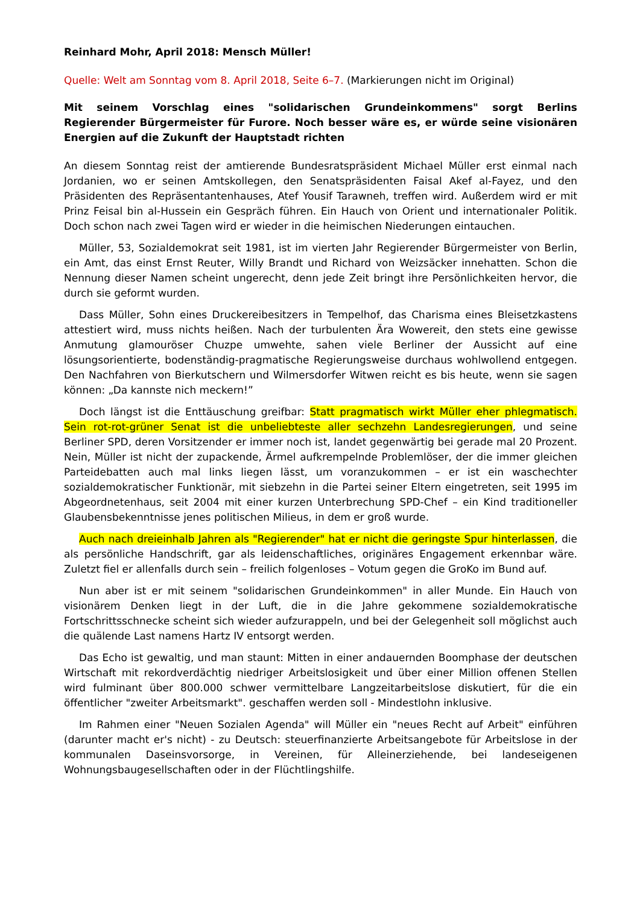Reinhard Mohr, April 2018: Mensch Müller!
Quelle: Welt am Sonntag vom 8. April 2018, Seite 6–7. (Markierungen nicht im Original)
Mit seinem Vorschlag eines "solidarischen Grundeinkommens" sorgt Berlins Regierender Bürgermeister für Furore. Noch besser wäre es, er würde seine visionären Energien auf die Zukunft der Hauptstadt richten
An diesem Sonntag reist der amtierende Bundesratspräsident Michael Müller erst einmal nach Jordanien, wo er seinen Amtskollegen, den Senatspräsidenten Faisal Akef al-Fayez, und den Präsidenten des Repräsentantenhauses, Atef Yousif Tarawneh, treffen wird. Außerdem wird er mit Prinz Feisal bin al-Hussein ein Gespräch führen. Ein Hauch von Orient und internationaler Politik. Doch schon nach zwei Tagen wird er wieder in die heimischen Niederungen eintauchen.
Müller, 53, Sozialdemokrat seit 1981, ist im vierten Jahr Regierender Bürgermeister von Berlin, ein Amt, das einst Ernst Reuter, Willy Brandt und Richard von Weizsäcker innehatten. Schon die Nennung dieser Namen scheint ungerecht, denn jede Zeit bringt ihre Persönlichkeiten hervor, die durch sie geformt wurden.
Dass Müller, Sohn eines Druckereibesitzers in Tempelhof, das Charisma eines Bleisetzkastens attestiert wird, muss nichts heißen. Nach der turbulenten Ära Wowereit, den stets eine gewisse Anmutung glamouröser Chuzpe umwehte, sahen viele Berliner der Aussicht auf eine lösungsorientierte, bodenständig-pragmatische Regierungsweise durchaus wohlwollend entgegen. Den Nachfahren von Bierkutschern und Wilmersdorfer Witwen reicht es bis heute, wenn sie sagen können: „Da kannste nich meckern!”
Doch längst ist die Enttäuschung greifbar: Statt pragmatisch wirkt Müller eher phlegmatisch. Sein rot-rot-grüner Senat ist die unbeliebteste aller sechzehn Landesregierungen, und seine Berliner SPD, deren Vorsitzender er immer noch ist, landet gegenwärtig bei gerade mal 20 Prozent. Nein, Müller ist nicht der zupackende, Ärmel aufkrempelnde Problemlöser, der die immer gleichen Parteidebatten auch mal links liegen lässt, um voranzukommen – er ist ein waschechter sozialdemokratischer Funktionär, mit siebzehn in die Partei seiner Eltern eingetreten, seit 1995 im Abgeordnetenhaus, seit 2004 mit einer kurzen Unterbrechung SPD-Chef – ein Kind traditioneller Glaubensbekenntnisse jenes politischen Milieus, in dem er groß wurde.
Auch nach dreieinhalb Jahren als "Regierender" hat er nicht die geringste Spur hinterlassen, die als persönliche Handschrift, gar als leidenschaftliches, originäres Engagement erkennbar wäre. Zuletzt fiel er allenfalls durch sein – freilich folgenloses – Votum gegen die GroKo im Bund auf.
Nun aber ist er mit seinem "solidarischen Grundeinkommen" in aller Munde. Ein Hauch von visionärem Denken liegt in der Luft, die in die Jahre gekommene sozialdemokratische Fortschrittsschnecke scheint sich wieder aufzurappeln, und bei der Gelegenheit soll möglichst auch die quälende Last namens Hartz IV entsorgt werden.
Das Echo ist gewaltig, und man staunt: Mitten in einer andauernden Boomphase der deutschen Wirtschaft mit rekordverdächtig niedriger Arbeitslosigkeit und über einer Million offenen Stellen wird fulminant über 800.000 schwer vermittelbare Langzeitarbeitslose diskutiert, für die ein öffentlicher "zweiter Arbeitsmarkt". geschaffen werden soll - Mindestlohn inklusive.
Im Rahmen einer "Neuen Sozialen Agenda" will Müller ein "neues Recht auf Arbeit" einführen (darunter macht er's nicht) - zu Deutsch: steuerfinanzierte Arbeitsangebote für Arbeitslose in der kommunalen Daseinsvorsorge, in Vereinen, für Alleinerziehende, bei landeseigenen Wohnungsbaugesellschaften oder in der Flüchtlingshilfe.